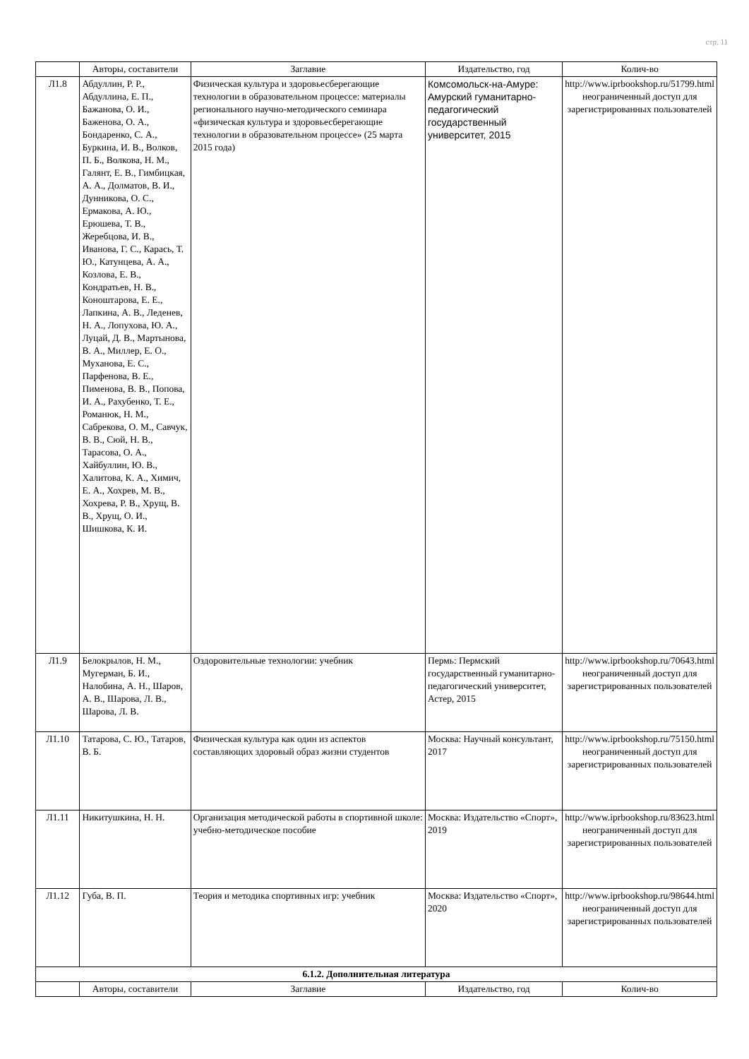стр. 11
| | Авторы, составители | Заглавие | Издательство, год | Колич-во |
| --- | --- | --- | --- | --- |
| Л1.8 | Абдуллин, Р. Р., Абдуллина, Е. П., Бажанова, О. И., Баженова, О. А., Бондаренко, С. А., Буркина, И. В., Волков, П. Б., Волкова, Н. М., Галянт, Е. В., Гимбицкая, А. А., Долматов, В. И., Дунникова, О. С., Ермакова, А. Ю., Ерюшева, Т. В., Жеребцова, И. В., Иванова, Г. С., Карась, Т. Ю., Катунцева, А. А., Козлова, Е. В., Кондратьев, Н. В., Коноштарова, Е. Е., Лапкина, А. В., Леденев, Н. А., Лопухова, Ю. А., Луцай, Д. В., Мартынова, В. А., Миллер, Е. О., Муханова, Е. С., Парфенова, В. Е., Пименова, В. В., Попова, И. А., Рахубенко, Т. Е., Романюк, Н. М., Сабрекова, О. М., Савчук, В. В., Сюй, Н. В., Тарасова, О. А., Хайбуллин, Ю. В., Халитова, К. А., Химич, Е. А., Хохрев, М. В., Хохрева, Р. В., Хрущ, В. В., Хрущ, О. И., Шишкова, К. И. | Физическая культура и здоровьесберегающие технологии в образовательном процессе: материалы регионального научно-методического семинара «физическая культура и здоровьесберегающие технологии в образовательном процессе» (25 марта 2015 года) | Комсомольск-на-Амуре: Амурский гуманитарно-педагогический государственный университет, 2015 | http://www.iprbookshop.ru/51799.html неограниченный доступ для зарегистрированных пользователей |
| Л1.9 | Белокрылов, Н. М., Мугерман, Б. И., Налобина, А. Н., Шаров, А. В., Шарова, Л. В., Шарова, Л. В. | Оздоровительные технологии: учебник | Пермь: Пермский государственный гуманитарно-педагогический университет, Астер, 2015 | http://www.iprbookshop.ru/70643.html неограниченный доступ для зарегистрированных пользователей |
| Л1.10 | Татарова, С. Ю., Татаров, В. Б. | Физическая культура как один из аспектов составляющих здоровый образ жизни студентов | Москва: Научный консультант, 2017 | http://www.iprbookshop.ru/75150.html неограниченный доступ для зарегистрированных пользователей |
| Л1.11 | Никитушкина, Н. Н. | Организация методической работы в спортивной школе: учебно-методическое пособие | Москва: Издательство «Спорт», 2019 | http://www.iprbookshop.ru/83623.html неограниченный доступ для зарегистрированных пользователей |
| Л1.12 | Губа, В. П. | Теория и методика спортивных игр: учебник | Москва: Издательство «Спорт», 2020 | http://www.iprbookshop.ru/98644.html неограниченный доступ для зарегистрированных пользователей |
| 6.1.2. Дополнительная литература | | | | |
| | Авторы, составители | Заглавие | Издательство, год | Колич-во |